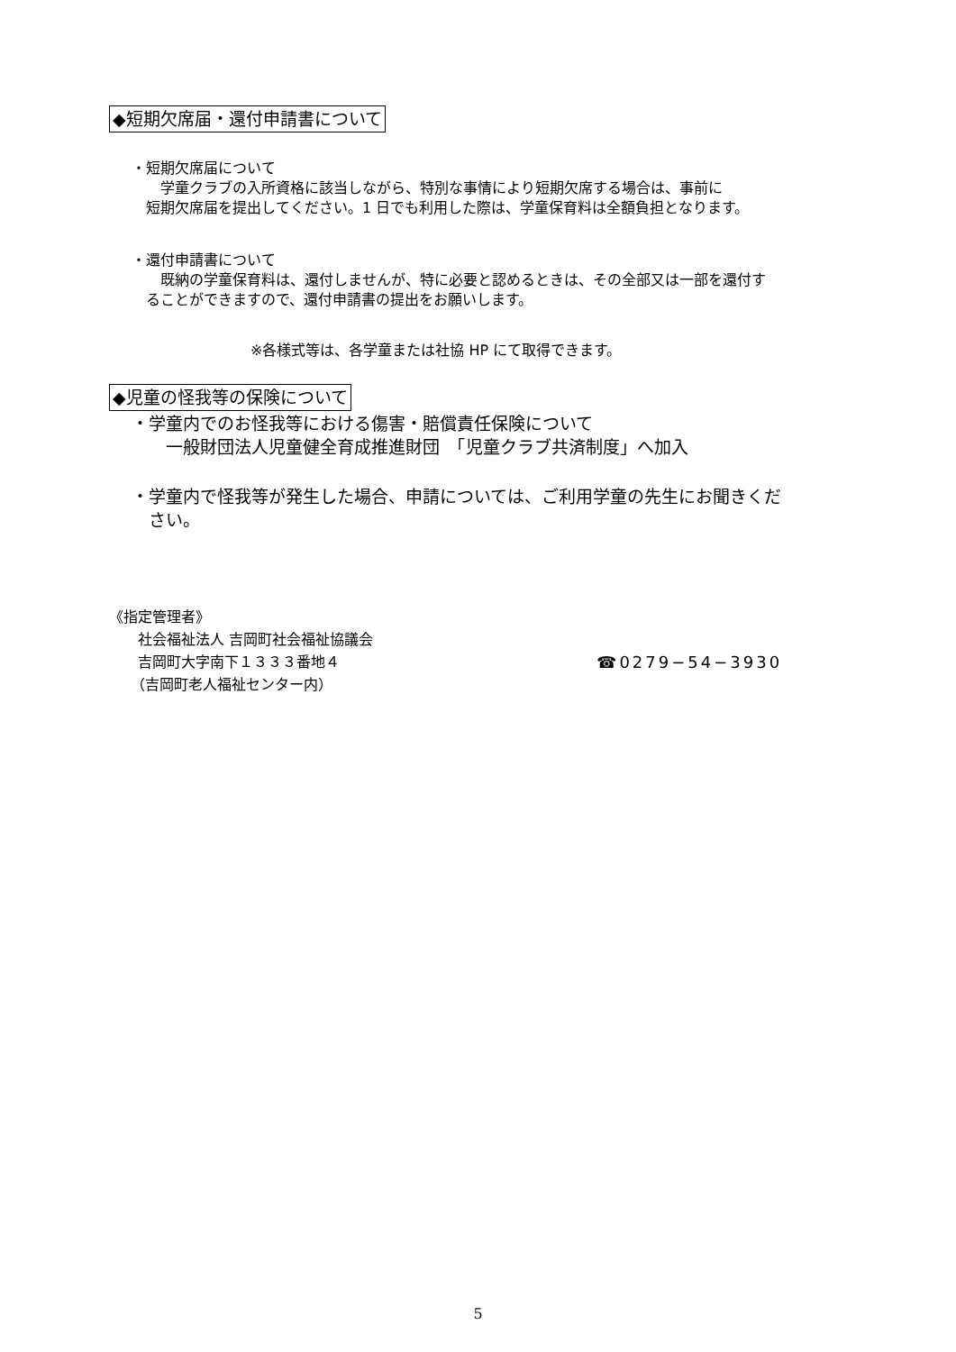◆短期欠席届・還付申請書について
・短期欠席届について
　　学童クラブの入所資格に該当しながら、特別な事情により短期欠席する場合は、事前に
　短期欠席届を提出してください。1 日でも利用した際は、学童保育料は全額負担となります。
・還付申請書について
　　既納の学童保育料は、還付しませんが、特に必要と認めるときは、その全部又は一部を還付す
　ることができますので、還付申請書の提出をお願いします。
※各様式等は、各学童または社協 HP にて取得できます。
◆児童の怪我等の保険について
・学童内でのお怪我等における傷害・賠償責任保険について
　　一般財団法人児童健全育成推進財団　「児童クラブ共済制度」へ加入
・学童内で怪我等が発生した場合、申請については、ご利用学童の先生にお聞きくだ
　さい。
《指定管理者》
　　社会福祉法人 吉岡町社会福祉協議会
　　吉岡町大字南下１３３３番地４
　　（吉岡町老人福祉センター内）
☎0279−54−3930
5